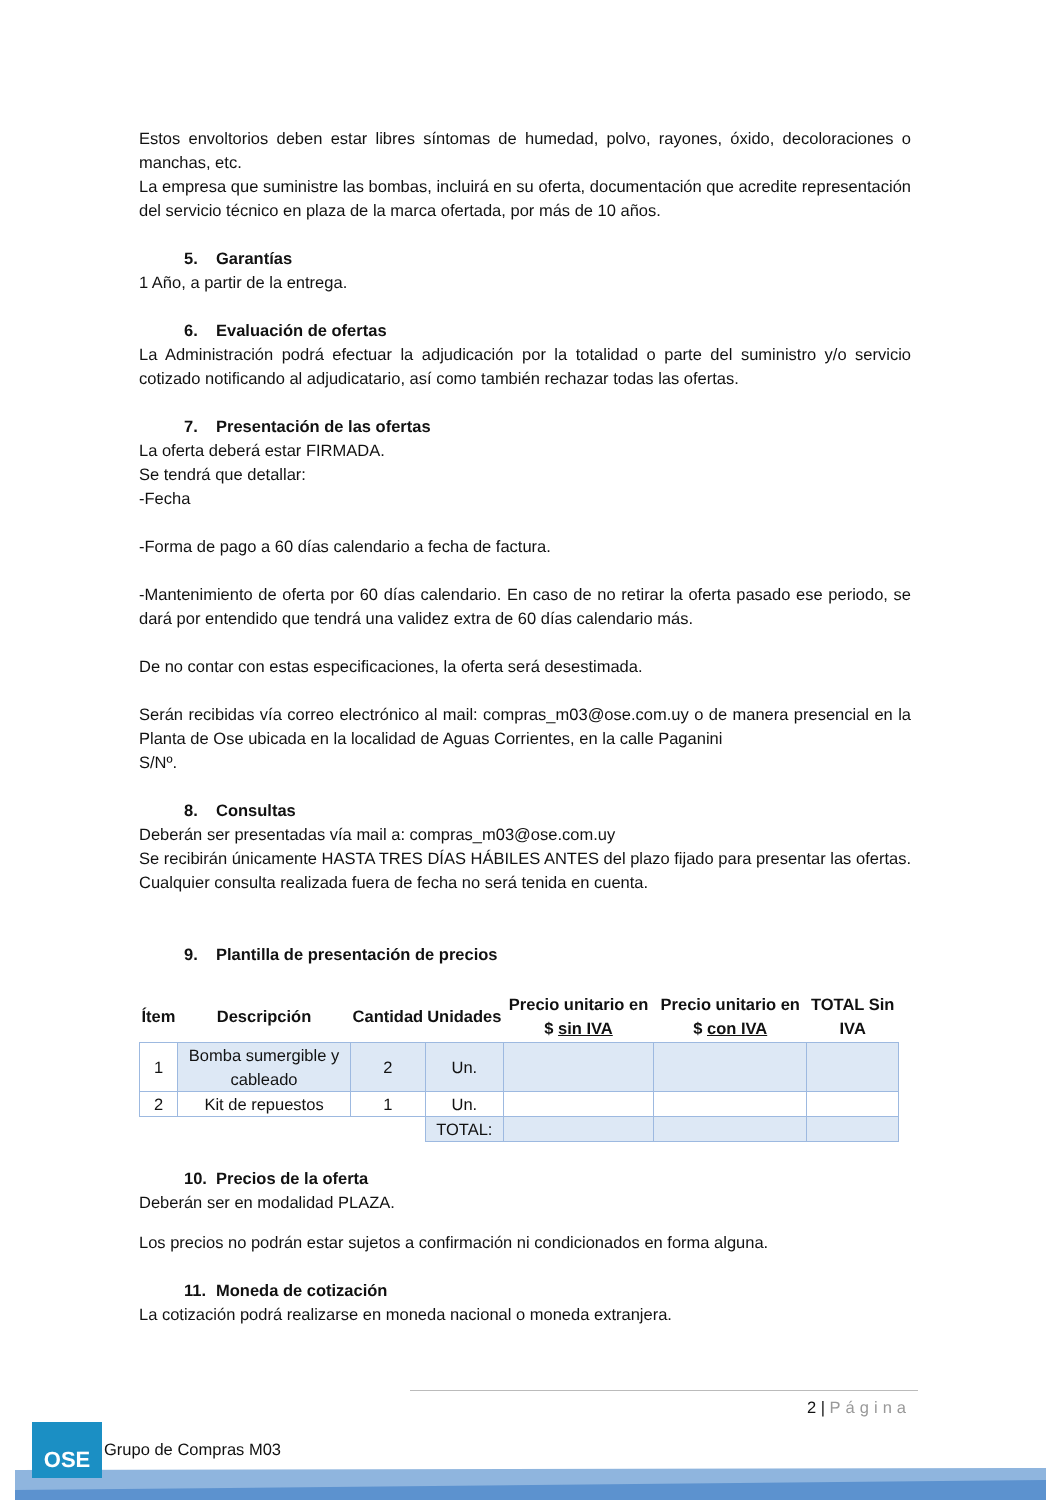Estos envoltorios deben estar libres síntomas de humedad, polvo, rayones, óxido, decoloraciones o manchas, etc.
La empresa que suministre las bombas, incluirá en su oferta, documentación que acredite representación del servicio técnico en plaza de la marca ofertada, por más de 10 años.
5. Garantías
1 Año, a partir de la entrega.
6. Evaluación de ofertas
La Administración podrá efectuar la adjudicación por la totalidad o parte del suministro y/o servicio cotizado notificando al adjudicatario, así como también rechazar todas las ofertas.
7. Presentación de las ofertas
La oferta deberá estar FIRMADA.
Se tendrá que detallar:
-Fecha
-Forma de pago a 60 días calendario a fecha de factura.
-Mantenimiento de oferta por 60 días calendario. En caso de no retirar la oferta pasado ese periodo, se dará por entendido que tendrá una validez extra de 60 días calendario más.
De no contar con estas especificaciones, la oferta será desestimada.
Serán recibidas vía correo electrónico al mail: compras_m03@ose.com.uy o de manera presencial en la Planta de Ose ubicada en la localidad de Aguas Corrientes, en la calle Paganini
S/Nº.
8. Consultas
Deberán ser presentadas vía mail a: compras_m03@ose.com.uy
Se recibirán únicamente HASTA TRES DÍAS HÁBILES ANTES del plazo fijado para presentar las ofertas. Cualquier consulta realizada fuera de fecha no será tenida en cuenta.
9. Plantilla de presentación de precios
| Ítem | Descripción | Cantidad | Unidades | Precio unitario en $ sin IVA | Precio unitario en $ con IVA | TOTAL Sin IVA |
| --- | --- | --- | --- | --- | --- | --- |
| 1 | Bomba sumergible y cableado | 2 | Un. | | | |
| 2 | Kit de repuestos | 1 | Un. | | | |
| | | | TOTAL: | | | |
10. Precios de la oferta
Deberán ser en modalidad PLAZA.
Los precios no podrán estar sujetos a confirmación ni condicionados en forma alguna.
11. Moneda de cotización
La cotización podrá realizarse en moneda nacional o moneda extranjera.
2 | Página
OSE
Grupo de Compras M03